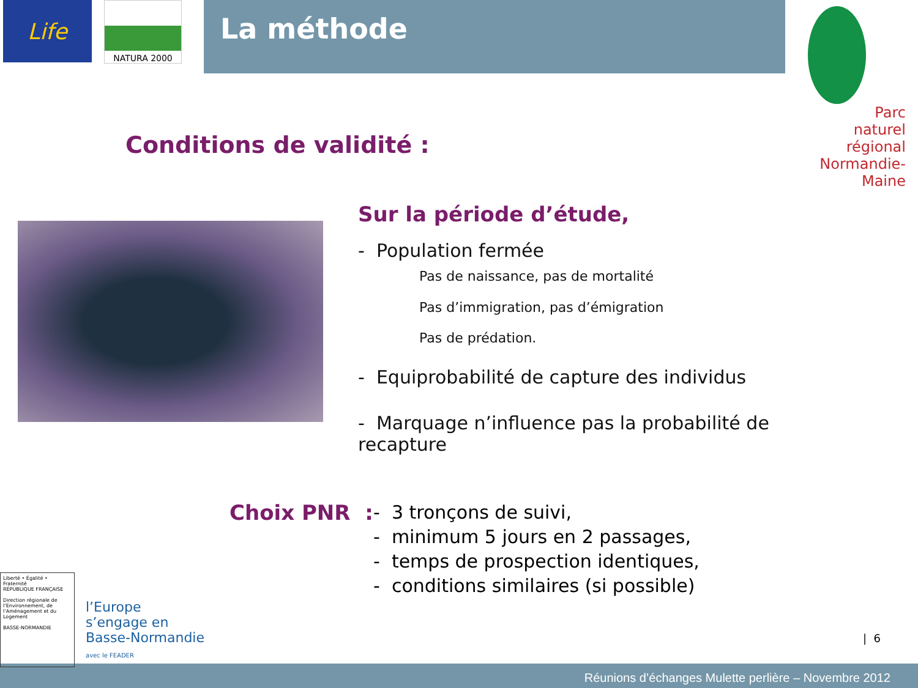Life
NATURA 2000
La méthode
Parc
naturel
régional
Normandie-Maine
Conditions de validité :
Sur la période d’étude,
- Population fermée
Pas de naissance, pas de mortalité
Pas d’immigration, pas d’émigration
Pas de prédation.
- Equiprobabilité de capture des individus
- Marquage n’influence pas la probabilité de recapture
Choix PNR :
- 3 tronçons de suivi,
- minimum 5 jours en 2 passages,
- temps de prospection identiques,
- conditions similaires (si possible)
Liberté • Égalité • Fraternité
RÉPUBLIQUE FRANÇAISE
Direction régionale de l’Environnement, de l’Aménagement et du Logement
BASSE-NORMANDIE
l’Europe
s’engage en
Basse-Normandie
avec le FEADER
| 6
Réunions d’échanges Mulette perlière – Novembre 2012